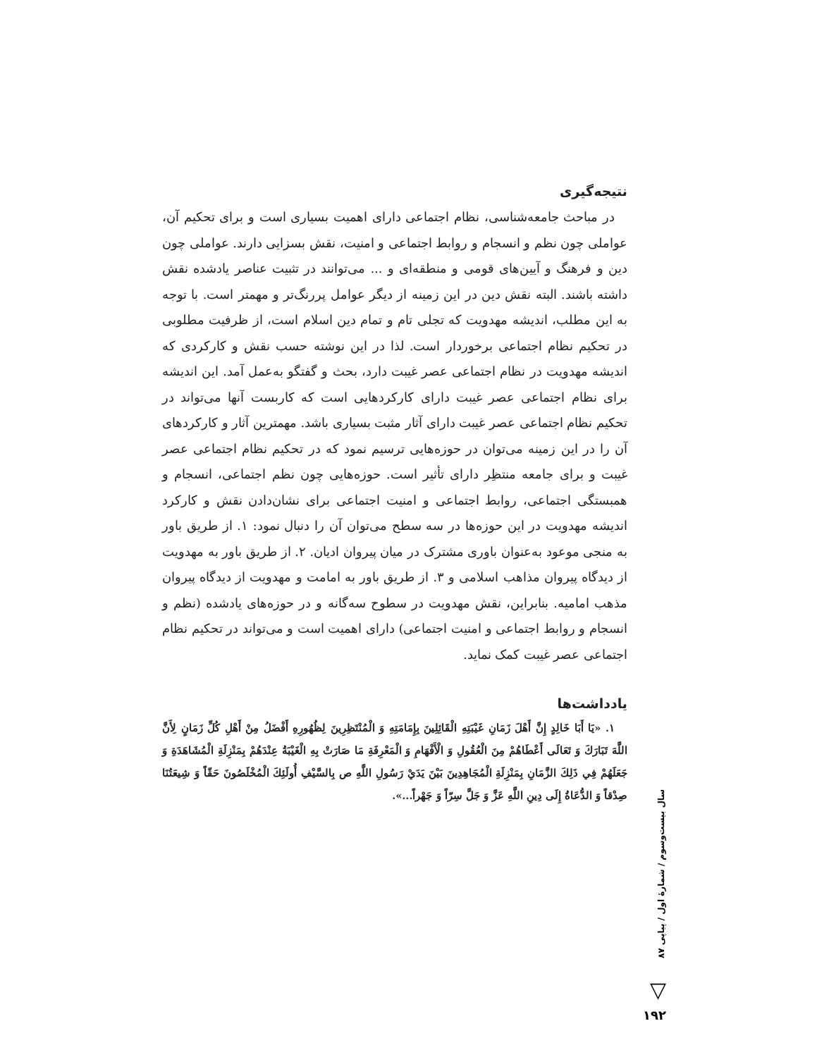نتیجه‌گیری
در مباحث جامعه‌شناسی، نظام اجتماعی دارای اهمیت بسیاری است و برای تحکیم آن، عواملی چون نظم و انسجام و روابط اجتماعی و امنیت، نقش بسزایی دارند. عواملی چون دین و فرهنگ و آیین‌های قومی و منطقه‌ای و ... می‌توانند در تثبیت عناصر یادشده نقش داشته باشند. البته نقش دین در این زمینه از دیگر عوامل پررنگ‌تر و مهمتر است. با توجه به این مطلب، اندیشه مهدویت که تجلی تام و تمام دین اسلام است، از ظرفیت مطلوبی در تحکیم نظام اجتماعی برخوردار است. لذا در این نوشته حسب نقش و کارکردی که اندیشه مهدویت در نظام اجتماعی عصر غیبت دارد، بحث و گفتگو به‌عمل آمد. این اندیشه برای نظام اجتماعی عصر غیبت دارای کارکردهایی است که کاربست آنها می‌تواند در تحکیم نظام اجتماعی عصر غیبت دارای آثار مثبت بسیاری باشد. مهمترین آثار و کارکردهای آن را در این زمینه می‌توان در حوزه‌هایی ترسیم نمود که در تحکیم نظام اجتماعی عصر غیبت و برای جامعه منتظِر دارای تأثیر است. حوزه‌هایی چون نظم اجتماعی، انسجام و همبستگی اجتماعی، روابط اجتماعی و امنیت اجتماعی برای نشان‌دادن نقش و کارکرد اندیشه مهدویت در این حوزه‌ها در سه سطح می‌توان آن را دنبال نمود: ۱. از طریق باور به منجی موعود به‌عنوان باوری مشترک در میان پیروان ادیان. ۲. از طریق باور به مهدویت از دیدگاه پیروان مذاهب اسلامی و ۳. از طریق باور به امامت و مهدویت از دیدگاه پیروان مذهب امامیه. بنابراین، نقش مهدویت در سطوح سه‌گانه و در حوزه‌های یادشده (نظم و انسجام و روابط اجتماعی و امنیت اجتماعی) دارای اهمیت است و می‌تواند در تحکیم نظام اجتماعی عصر غیبت کمک نماید.
یادداشت‌ها
۱. «يَا أَبَا خَالِدٍ إِنَّ أَهْلَ زَمَانِ غَيْبَتِهِ الْقَائِلِينَ بِإِمَامَتِهِ وَ الْمُنْتَظِرِينَ لِظُهُورِهِ أَفْضَلُ مِنْ أَهْلِ كُلِّ زَمَانٍ لِأَنَّ اللَّهَ تَبَارَكَ وَ تَعَالَى أَعْطَاهُمْ مِنَ الْعُقُولِ وَ الْأَفْهَامِ وَ الْمَعْرِفَةِ مَا صَارَتْ بِهِ الْغَيْبَةُ عِنْدَهُمْ بِمَنْزِلَةِ الْمُشَاهَدَةِ وَ جَعَلَهُمْ فِي ذَلِكَ الزَّمَانِ بِمَنْزِلَةِ الْمُجَاهِدِينَ بَيْنَ يَدَيْ رَسُولِ اللَّهِ ص بِالسَّيْفِ أُولَئِكَ الْمُخْلَصُونَ حَقّاً وَ شِيعَتُنَا صِدْقاً وَ الدُّعَاةُ إِلَى دِينِ اللَّهِ عَزَّ وَ جَلَّ سِرّاً وَ جَهْراً...».
سال بیست‌وسوم / شمارهٔ اول / پیاپی ۸۷
▽
۱۹۲